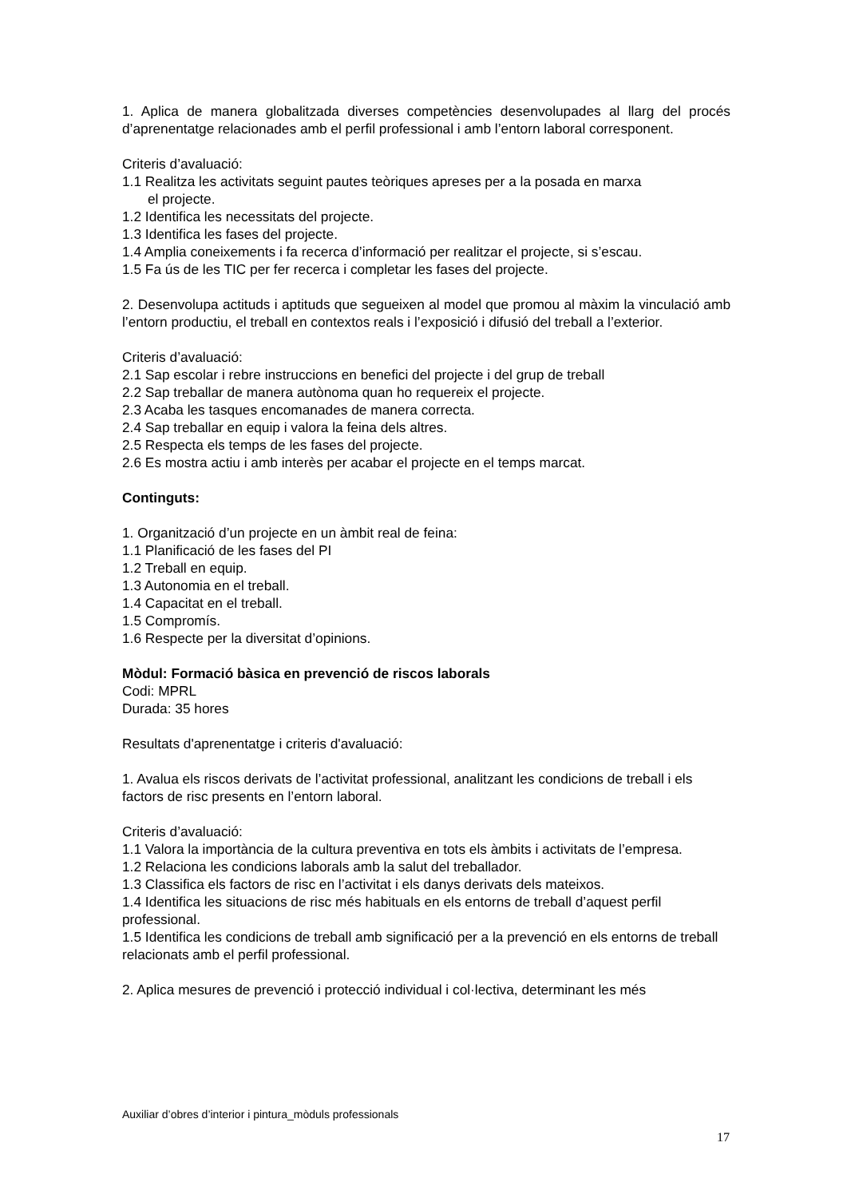1. Aplica de manera globalitzada diverses competències desenvolupades al llarg del procés d’aprenentatge relacionades amb el perfil professional i amb l’entorn laboral corresponent.
Criteris d’avaluació:
1.1 Realitza les activitats seguint pautes teòriques apreses per a la posada en marxa
el projecte.
1.2 Identifica les necessitats del projecte.
1.3 Identifica les fases del projecte.
1.4 Amplia coneixements i fa recerca d’informació per realitzar el projecte, si s’escau.
1.5 Fa ús de les TIC per fer recerca i completar les fases del projecte.
2. Desenvolupa actituds i aptituds que segueixen al model que promou al màxim la vinculació amb l’entorn productiu, el treball en contextos reals i l’exposició i difusió del treball a l’exterior.
Criteris d’avaluació:
2.1 Sap escolar i rebre instruccions en benefici del projecte i del grup de treball
2.2 Sap treballar de manera autònoma quan ho requereix el projecte.
2.3 Acaba les tasques encomanades de manera correcta.
2.4 Sap treballar en equip i valora la feina dels altres.
2.5 Respecta els temps de les fases del projecte.
2.6 Es mostra actiu i amb interès per acabar el projecte en el temps marcat.
Continguts:
1. Organització d’un projecte en un àmbit real de feina:
1.1 Planificació de les fases del PI
1.2 Treball en equip.
1.3 Autonomia en el treball.
1.4 Capacitat en el treball.
1.5 Compromís.
1.6 Respecte per la diversitat d’opinions.
Mòdul: Formació bàsica en prevenció de riscos laborals
Codi: MPRL
Durada: 35 hores
Resultats d'aprenentatge i criteris d'avaluació:
1. Avalua els riscos derivats de l’activitat professional, analitzant les condicions de treball i els factors de risc presents en l’entorn laboral.
Criteris d’avaluació:
1.1 Valora la importància de la cultura preventiva en tots els àmbits i activitats de l’empresa.
1.2 Relaciona les condicions laborals amb la salut del treballador.
1.3 Classifica els factors de risc en l’activitat i els danys derivats dels mateixos.
1.4 Identifica les situacions de risc més habituals en els entorns de treball d’aquest perfil professional.
1.5 Identifica les condicions de treball amb significació per a la prevenció en els entorns de treball relacionats amb el perfil professional.
2. Aplica mesures de prevenció i protecció individual i col·lectiva, determinant les més
Auxiliar d’obres d’interior i pintura_mòduls professionals
17